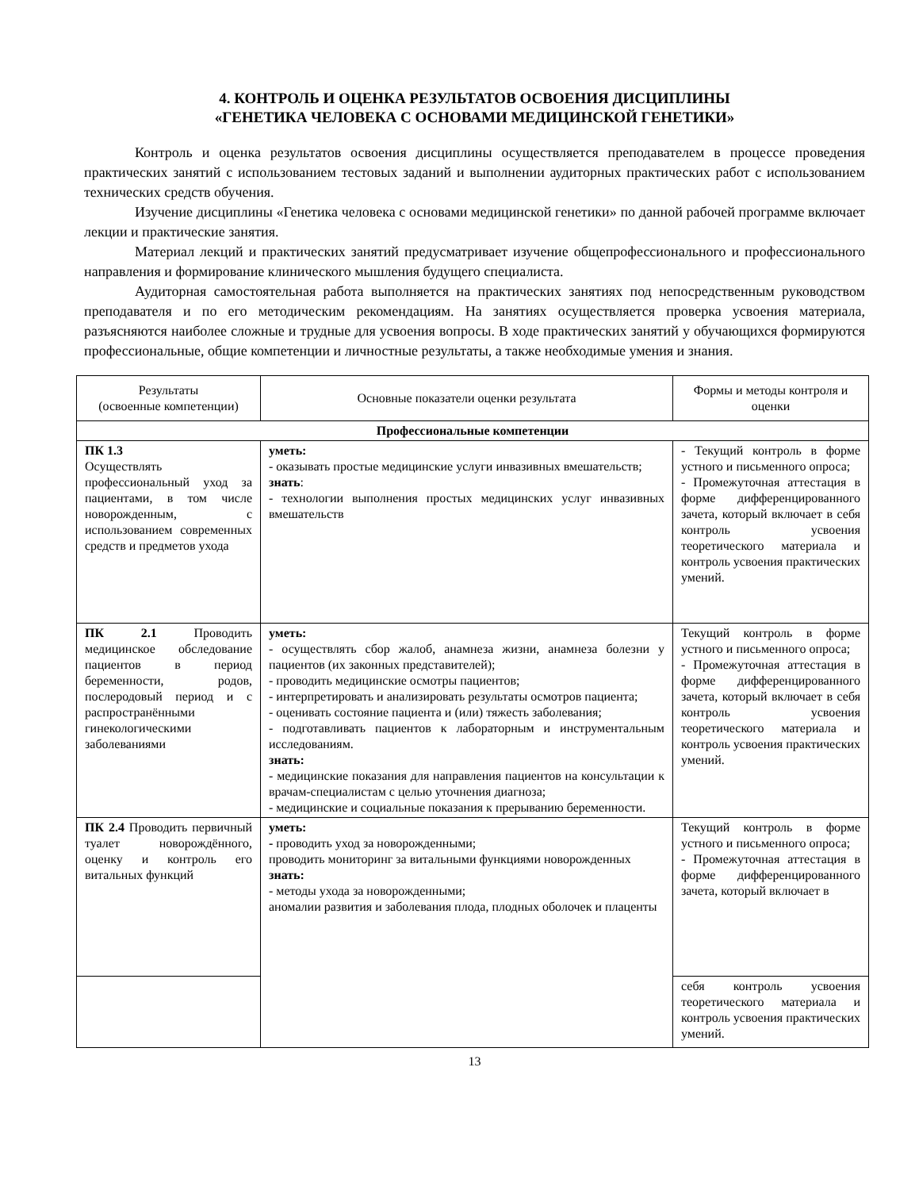4. КОНТРОЛЬ И ОЦЕНКА РЕЗУЛЬТАТОВ ОСВОЕНИЯ ДИСЦИПЛИНЫ
«ГЕНЕТИКА ЧЕЛОВЕКА С ОСНОВАМИ МЕДИЦИНСКОЙ ГЕНЕТИКИ»
Контроль и оценка результатов освоения дисциплины осуществляется преподавателем в процессе проведения практических занятий с использованием тестовых заданий и выполнении аудиторных практических работ с использованием технических средств обучения.
Изучение дисциплины «Генетика человека с основами медицинской генетики» по данной рабочей программе включает лекции и практические занятия.
Материал лекций и практических занятий предусматривает изучение общепрофессионального и профессионального направления и формирование клинического мышления будущего специалиста.
Аудиторная самостоятельная работа выполняется на практических занятиях под непосредственным руководством преподавателя и по его методическим рекомендациям. На занятиях осуществляется проверка усвоения материала, разъясняются наиболее сложные и трудные для усвоения вопросы. В ходе практических занятий у обучающихся формируются профессиональные, общие компетенции и личностные результаты, а также необходимые умения и знания.
| Результаты (освоенные компетенции) | Основные показатели оценки результата | Формы и методы контроля и оценки |
| --- | --- | --- |
| Профессиональные компетенции | | |
| ПК 1.3 Осуществлять профессиональный уход за пациентами, в том числе новорожденным, с использованием современных средств и предметов ухода | уметь: - оказывать простые медицинские услуги инвазивных вмешательств; знать : - технологии выполнения простых медицинских услуг инвазивных вмешательств | - Текущий контроль в форме устного и письменного опроса; - Промежуточная аттестация в форме дифференцированного зачета, который включает в себя контроль усвоения теоретического материала и контроль усвоения практических умений. |
| ПК 2.1 Проводить медицинское обследование пациентов в период беременности, родов, послеродовый период и с распространёнными гинекологическими заболеваниями | уметь: - осуществлять сбор жалоб, анамнеза жизни, анамнеза болезни у пациентов (их законных представителей); - проводить медицинские осмотры пациентов; - интерпретировать и анализировать результаты осмотров пациента; - оценивать состояние пациента и (или) тяжесть заболевания; - подготавливать пациентов к лабораторным и инструментальным исследованиям. знать: - медицинские показания для направления пациентов на консультации к врачам-специалистам с целью уточнения диагноза; - медицинские и социальные показания к прерыванию беременности. | Текущий контроль в форме устного и письменного опроса; - Промежуточная аттестация в форме дифференцированного зачета, который включает в себя контроль усвоения теоретического материала и контроль усвоения практических умений. |
| ПК 2.4 Проводить первичный туалет новорождённого, оценку и контроль его витальных функций | уметь: - проводить уход за новорожденными; проводить мониторинг за витальными функциями новорожденных знать: - методы ухода за новорожденными; аномалии развития и заболевания плода, плодных оболочек и плаценты | Текущий контроль в форме устного и письменного опроса; - Промежуточная аттестация в форме дифференцированного зачета, который включает в |
| | | себя контроль усвоения теоретического материала и контроль усвоения практических умений. |
13